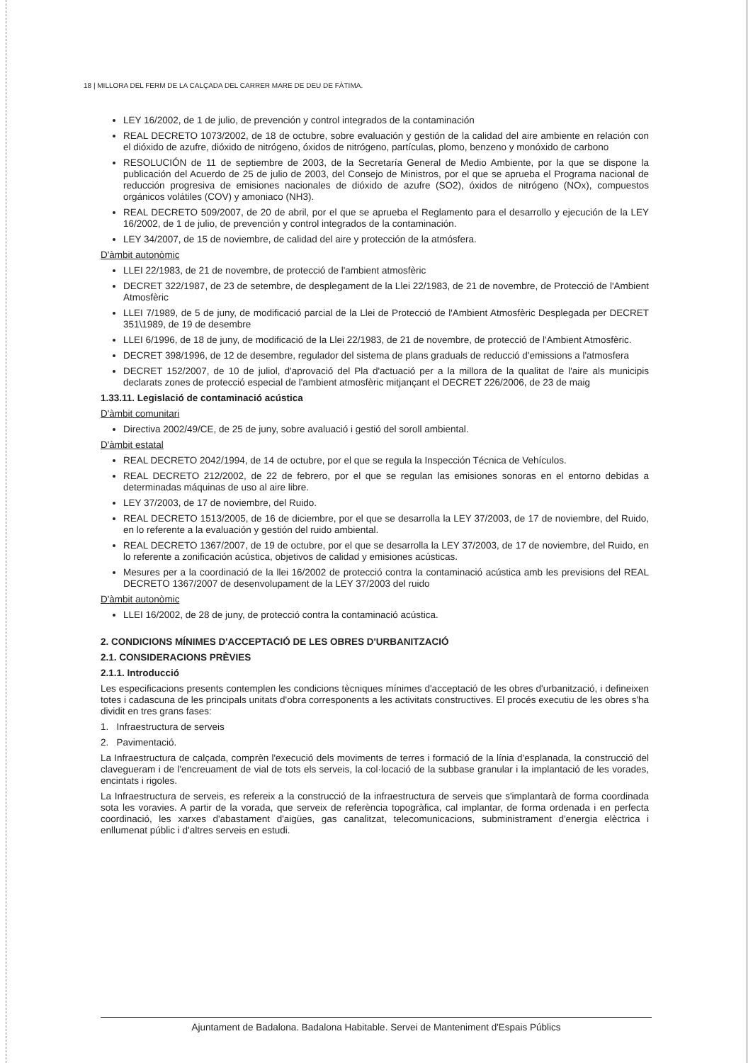18 | MILLORA DEL FERM DE LA CALÇADA DEL CARRER MARE DE DEU DE FÀTIMA.
LEY 16/2002, de 1 de julio, de prevención y control integrados de la contaminación
REAL DECRETO 1073/2002, de 18 de octubre, sobre evaluación y gestión de la calidad del aire ambiente en relación con el dióxido de azufre, dióxido de nitrógeno, óxidos de nitrógeno, partículas, plomo, benzeno y monóxido de carbono
RESOLUCIÓN de 11 de septiembre de 2003, de la Secretaría General de Medio Ambiente, por la que se dispone la publicación del Acuerdo de 25 de julio de 2003, del Consejo de Ministros, por el que se aprueba el Programa nacional de reducción progresiva de emisiones nacionales de dióxido de azufre (SO2), óxidos de nitrógeno (NOx), compuestos orgánicos volátiles (COV) y amoniaco (NH3).
REAL DECRETO 509/2007, de 20 de abril, por el que se aprueba el Reglamento para el desarrollo y ejecución de la LEY 16/2002, de 1 de julio, de prevención y control integrados de la contaminación.
LEY 34/2007, de 15 de noviembre, de calidad del aire y protección de la atmósfera.
D'àmbit autonòmic
LLEI 22/1983, de 21 de novembre, de protecció de l'ambient atmosfèric
DECRET 322/1987, de 23 de setembre, de desplegament de la Llei 22/1983, de 21 de novembre, de Protecció de l'Ambient Atmosfèric
LLEI 7/1989, de 5 de juny, de modificació parcial de la Llei de Protecció de l'Ambient Atmosfèric Desplegada per DECRET 351\1989, de 19 de desembre
LLEI 6/1996, de 18 de juny, de modificació de la Llei 22/1983, de 21 de novembre, de protecció de l'Ambient Atmosfèric.
DECRET 398/1996, de 12 de desembre, regulador del sistema de plans graduals de reducció d'emissions a l'atmosfera
DECRET 152/2007, de 10 de juliol, d'aprovació del Pla d'actuació per a la millora de la qualitat de l'aire als municipis declarats zones de protecció especial de l'ambient atmosfèric mitjançant el DECRET 226/2006, de 23 de maig
1.33.11. Legislació de contaminació acústica
D'àmbit comunitari
Directiva 2002/49/CE, de 25 de juny, sobre avaluació i gestió del soroll ambiental.
D'àmbit estatal
REAL DECRETO 2042/1994, de 14 de octubre, por el que se regula la Inspección Técnica de Vehículos.
REAL DECRETO 212/2002, de 22 de febrero, por el que se regulan las emisiones sonoras en el entorno debidas a determinadas máquinas de uso al aire libre.
LEY 37/2003, de 17 de noviembre, del Ruido.
REAL DECRETO 1513/2005, de 16 de diciembre, por el que se desarrolla la LEY 37/2003, de 17 de noviembre, del Ruido, en lo referente a la evaluación y gestión del ruido ambiental.
REAL DECRETO 1367/2007, de 19 de octubre, por el que se desarrolla la LEY 37/2003, de 17 de noviembre, del Ruido, en lo referente a zonificación acústica, objetivos de calidad y emisiones acústicas.
Mesures per a la coordinació de la llei 16/2002 de protecció contra la contaminació acústica amb les previsions del REAL DECRETO 1367/2007 de desenvolupament de la LEY 37/2003 del ruido
D'àmbit autonòmic
LLEI 16/2002, de 28 de juny, de protecció contra la contaminació acústica.
2. CONDICIONS MÍNIMES D'ACCEPTACIÓ DE LES OBRES D'URBANITZACIÓ
2.1. CONSIDERACIONS PRÈVIES
2.1.1. Introducció
Les especificacions presents contemplen les condicions tècniques mínimes d'acceptació de les obres d'urbanització, i defineixen totes i cadascuna de les principals unitats d'obra corresponents a les activitats constructives. El procés executiu de les obres s'ha dividit en tres grans fases:
1. Infraestructura de serveis
2. Pavimentació.
La Infraestructura de calçada, comprèn l'execució dels moviments de terres i formació de la línia d'esplanada, la construcció del clavegueram i de l'encreuament de vial de tots els serveis, la col·locació de la subbase granular i la implantació de les vorades, encintats i rigoles.
La Infraestructura de serveis, es refereix a la construcció de la infraestructura de serveis que s'implantarà de forma coordinada sota les voravies. A partir de la vorada, que serveix de referència topogràfica, cal implantar, de forma ordenada i en perfecta coordinació, les xarxes d'abastament d'aigües, gas canalitzat, telecomunicacions, subministrament d'energia elèctrica i enllumenat públic i d'altres serveis en estudi.
Ajuntament de Badalona. Badalona Habitable. Servei de Manteniment d'Espais Públics